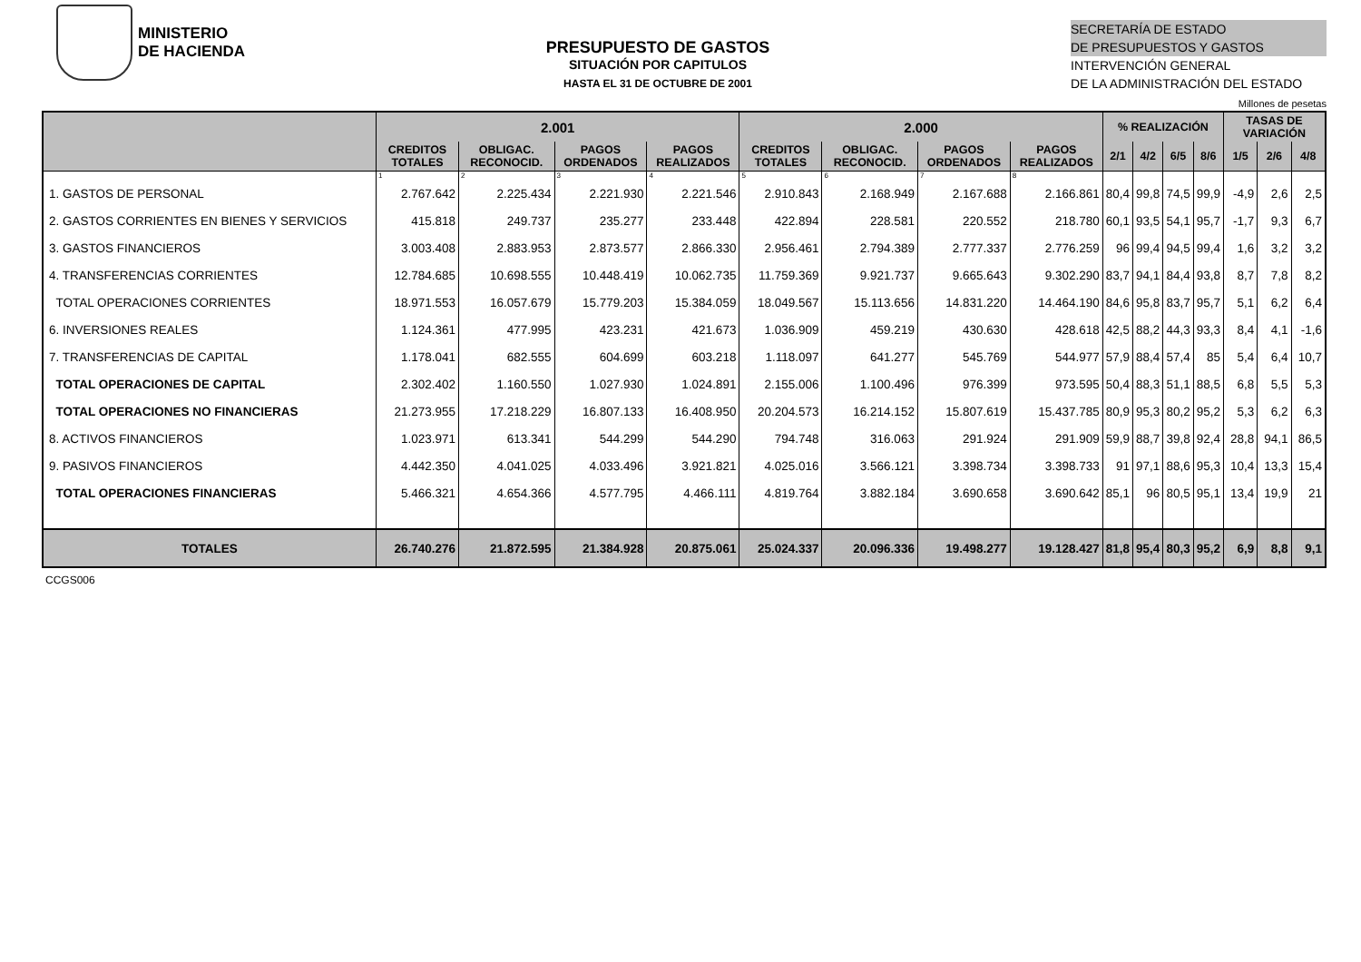MINISTERIO
DE HACIENDA
PRESUPUESTO DE GASTOS
SITUACIÓN POR CAPITULOS
HASTA EL 31 DE OCTUBRE DE 2001
SECRETARÍA DE ESTADO
DE PRESUPUESTOS Y GASTOS
INTERVENCIÓN GENERAL
DE LA ADMINISTRACIÓN DEL ESTADO
Millones de pesetas
| | 2.001 | | | | 2.000 | | | | % REALIZACIÓN | | | | TASAS DE VARIACIÓN | | |
| --- | --- | --- | --- | --- | --- | --- | --- | --- | --- | --- | --- | --- | --- | --- | --- |
| | CREDITOS TOTALES | OBLIGAC. RECONOCID. | PAGOS ORDENADOS | PAGOS REALIZADOS | CREDITOS TOTALES | OBLIGAC. RECONOCID. | PAGOS ORDENADOS | PAGOS REALIZADOS | 2/1 | 4/2 | 6/5 | 8/6 | 1/5 | 2/6 | 4/8 |
| | 1 | 2 | 3 | 4 | 5 | 6 | 7 | 8 | | | | | | | |
| 1. GASTOS DE PERSONAL | 2.767.642 | 2.225.434 | 2.221.930 | 2.221.546 | 2.910.843 | 2.168.949 | 2.167.688 | 2.166.861 | 80,4 | 99,8 | 74,5 | 99,9 | -4,9 | 2,6 | 2,5 |
| 2. GASTOS CORRIENTES EN BIENES Y SERVICIOS | 415.818 | 249.737 | 235.277 | 233.448 | 422.894 | 228.581 | 220.552 | 218.780 | 60,1 | 93,5 | 54,1 | 95,7 | -1,7 | 9,3 | 6,7 |
| 3. GASTOS FINANCIEROS | 3.003.408 | 2.883.953 | 2.873.577 | 2.866.330 | 2.956.461 | 2.794.389 | 2.777.337 | 2.776.259 | 96 | 99,4 | 94,5 | 99,4 | 1,6 | 3,2 | 3,2 |
| 4. TRANSFERENCIAS CORRIENTES | 12.784.685 | 10.698.555 | 10.448.419 | 10.062.735 | 11.759.369 | 9.921.737 | 9.665.643 | 9.302.290 | 83,7 | 94,1 | 84,4 | 93,8 | 8,7 | 7,8 | 8,2 |
| TOTAL OPERACIONES CORRIENTES | 18.971.553 | 16.057.679 | 15.779.203 | 15.384.059 | 18.049.567 | 15.113.656 | 14.831.220 | 14.464.190 | 84,6 | 95,8 | 83,7 | 95,7 | 5,1 | 6,2 | 6,4 |
| 6. INVERSIONES REALES | 1.124.361 | 477.995 | 423.231 | 421.673 | 1.036.909 | 459.219 | 430.630 | 428.618 | 42,5 | 88,2 | 44,3 | 93,3 | 8,4 | 4,1 | -1,6 |
| 7. TRANSFERENCIAS DE CAPITAL | 1.178.041 | 682.555 | 604.699 | 603.218 | 1.118.097 | 641.277 | 545.769 | 544.977 | 57,9 | 88,4 | 57,4 | 85 | 5,4 | 6,4 | 10,7 |
| TOTAL OPERACIONES DE CAPITAL | 2.302.402 | 1.160.550 | 1.027.930 | 1.024.891 | 2.155.006 | 1.100.496 | 976.399 | 973.595 | 50,4 | 88,3 | 51,1 | 88,5 | 6,8 | 5,5 | 5,3 |
| TOTAL OPERACIONES NO FINANCIERAS | 21.273.955 | 17.218.229 | 16.807.133 | 16.408.950 | 20.204.573 | 16.214.152 | 15.807.619 | 15.437.785 | 80,9 | 95,3 | 80,2 | 95,2 | 5,3 | 6,2 | 6,3 |
| 8. ACTIVOS FINANCIEROS | 1.023.971 | 613.341 | 544.299 | 544.290 | 794.748 | 316.063 | 291.924 | 291.909 | 59,9 | 88,7 | 39,8 | 92,4 | 28,8 | 94,1 | 86,5 |
| 9. PASIVOS FINANCIEROS | 4.442.350 | 4.041.025 | 4.033.496 | 3.921.821 | 4.025.016 | 3.566.121 | 3.398.734 | 3.398.733 | 91 | 97,1 | 88,6 | 95,3 | 10,4 | 13,3 | 15,4 |
| TOTAL OPERACIONES FINANCIERAS | 5.466.321 | 4.654.366 | 4.577.795 | 4.466.111 | 4.819.764 | 3.882.184 | 3.690.658 | 3.690.642 | 85,1 | 96 | 80,5 | 95,1 | 13,4 | 19,9 | 21 |
| TOTALES | 26.740.276 | 21.872.595 | 21.384.928 | 20.875.061 | 25.024.337 | 20.096.336 | 19.498.277 | 19.128.427 | 81,8 | 95,4 | 80,3 | 95,2 | 6,9 | 8,8 | 9,1 |
CCGS006